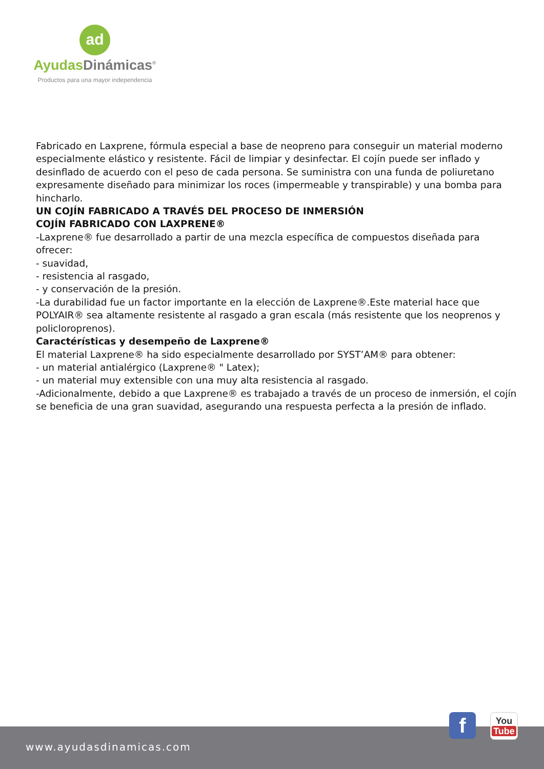ad
AyudasDinámicas<sup>®</sup>
Productos para una mayor independencia
Fabricado en Laxprene, fórmula especial a base de neopreno para conseguir un material moderno especialmente elástico y resistente. Fácil de limpiar y desinfectar. El cojín puede ser inflado y desinflado de acuerdo con el peso de cada persona. Se suministra con una funda de poliuretano expresamente diseñado para minimizar los roces (impermeable y transpirable) y una bomba para hincharlo.
UN COJÍN FABRICADO A TRAVÉS DEL PROCESO DE INMERSIÓN
COJÍN FABRICADO CON LAXPRENE®
-Laxprene® fue desarrollado a partir de una mezcla específica de compuestos diseñada para ofrecer:
- suavidad,
- resistencia al rasgado,
- y conservación de la presión.
-La durabilidad fue un factor importante en la elección de Laxprene®.Este material hace que POLYAIR® sea altamente resistente al rasgado a gran escala (más resistente que los neoprenos y policloroprenos).
Caractérísticas y desempeño de Laxprene®
El material Laxprene® ha sido especialmente desarrollado por SYST’AM® para obtener:
- un material antialérgico (Laxprene® " Latex);
- un material muy extensible con una muy alta resistencia al rasgado.
-Adicionalmente, debido a que Laxprene® es trabajado a través de un proceso de inmersión, el cojín se beneficia de una gran suavidad, asegurando una respuesta perfecta a la presión de inflado.
www.ayudasdinamicas.com
f
You
Tube